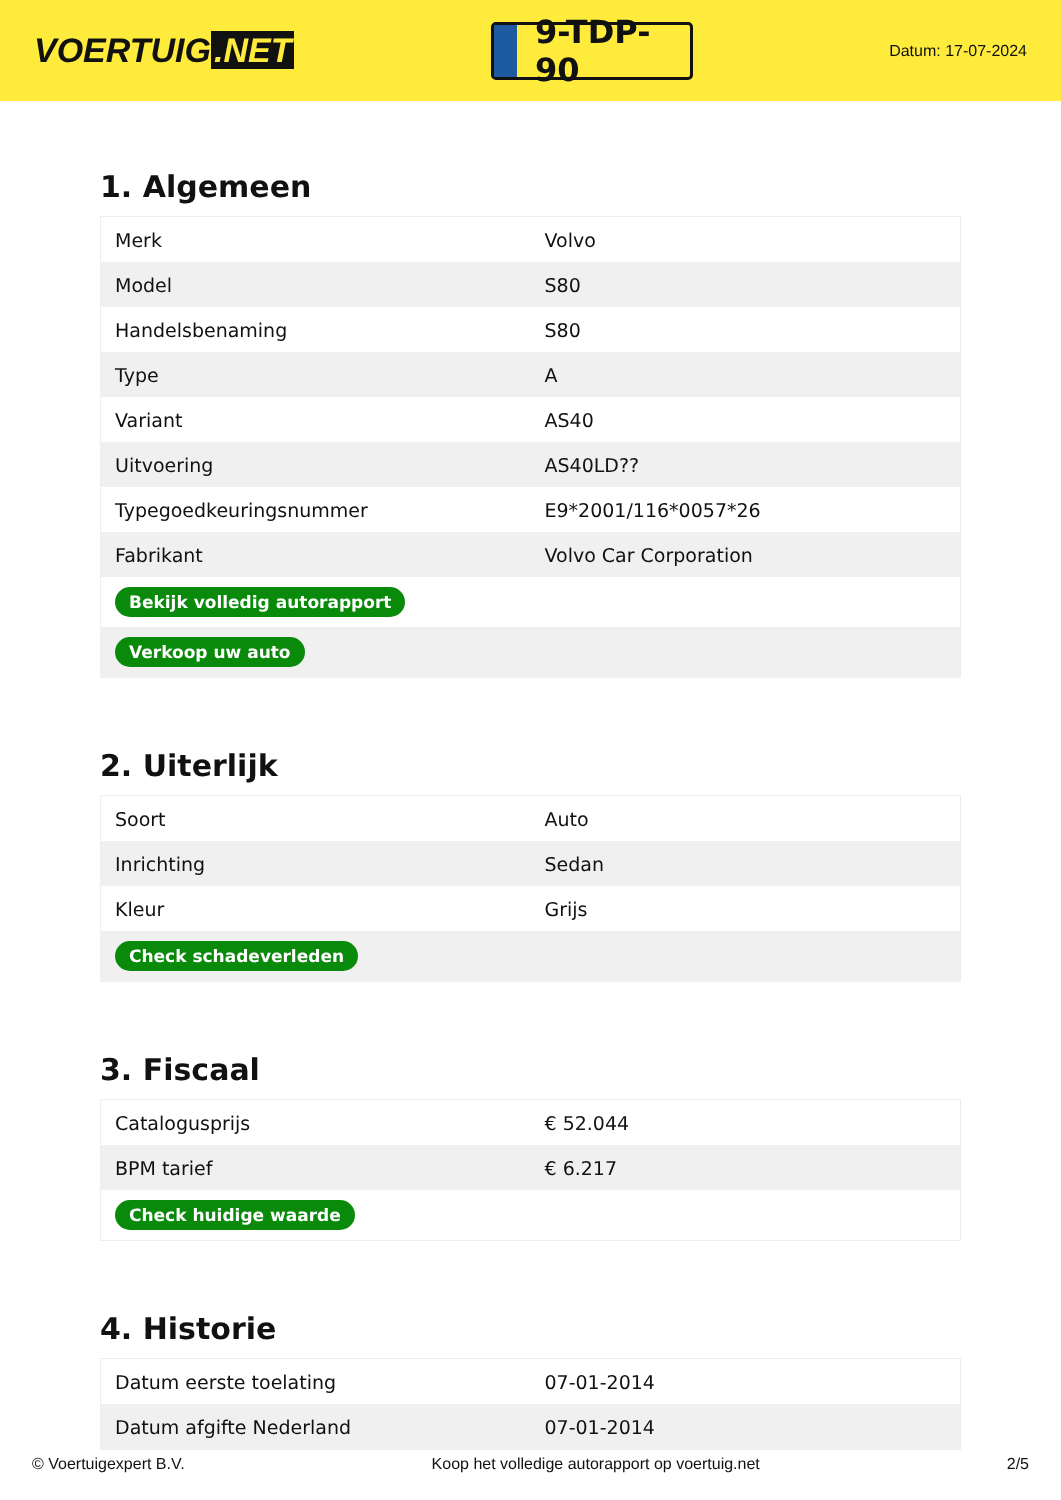VOERTUIG.NET
9-TDP-90
Datum: 17-07-2024
1. Algemeen
| Merk | Volvo |
| Model | S80 |
| Handelsbenaming | S80 |
| Type | A |
| Variant | AS40 |
| Uitvoering | AS40LD?? |
| Typegoedkeuringsnummer | E9*2001/116*0057*26 |
| Fabrikant | Volvo Car Corporation |
| Bekijk volledig autorapport | |
| Verkoop uw auto | |
2. Uiterlijk
| Soort | Auto |
| Inrichting | Sedan |
| Kleur | Grijs |
| Check schadeverleden | |
3. Fiscaal
| Catalogusprijs | € 52.044 |
| BPM tarief | € 6.217 |
| Check huidige waarde | |
4. Historie
| Datum eerste toelating | 07-01-2014 |
| Datum afgifte Nederland | 07-01-2014 |
© Voertuigexpert B.V. Koop het volledige autorapport op voertuig.net 2/5